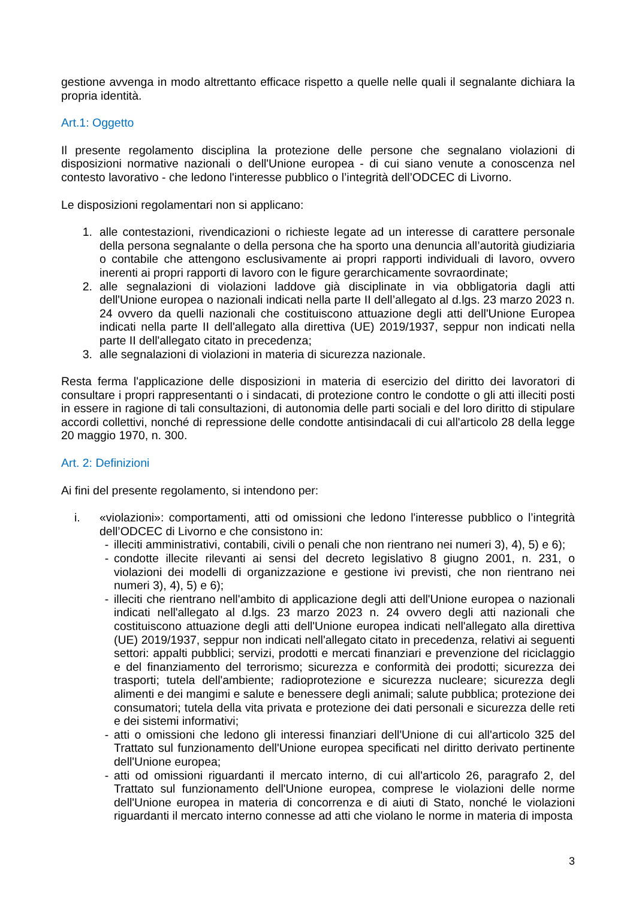gestione avvenga in modo altrettanto efficace rispetto a quelle nelle quali il segnalante dichiara la propria identità.
Art.1: Oggetto
Il presente regolamento disciplina la protezione delle persone che segnalano violazioni di disposizioni normative nazionali o dell'Unione europea - di cui siano venute a conoscenza nel contesto lavorativo - che ledono l'interesse pubblico o l’integrità dell’ODCEC di Livorno.
Le disposizioni regolamentari non si applicano:
1. alle contestazioni, rivendicazioni o richieste legate ad un interesse di carattere personale della persona segnalante o della persona che ha sporto una denuncia all’autorità giudiziaria o contabile che attengono esclusivamente ai propri rapporti individuali di lavoro, ovvero inerenti ai propri rapporti di lavoro con le figure gerarchicamente sovraordinate;
2. alle segnalazioni di violazioni laddove già disciplinate in via obbligatoria dagli atti dell'Unione europea o nazionali indicati nella parte II dell’allegato al d.lgs. 23 marzo 2023 n. 24 ovvero da quelli nazionali che costituiscono attuazione degli atti dell'Unione Europea indicati nella parte II dell'allegato alla direttiva (UE) 2019/1937, seppur non indicati nella parte II dell'allegato citato in precedenza;
3. alle segnalazioni di violazioni in materia di sicurezza nazionale.
Resta ferma l'applicazione delle disposizioni in materia di esercizio del diritto dei lavoratori di consultare i propri rappresentanti o i sindacati, di protezione contro le condotte o gli atti illeciti posti in essere in ragione di tali consultazioni, di autonomia delle parti sociali e del loro diritto di stipulare accordi collettivi, nonché di repressione delle condotte antisindacali di cui all'articolo 28 della legge 20 maggio 1970, n. 300.
Art. 2: Definizioni
Ai fini del presente regolamento, si intendono per:
i. «violazioni»: comportamenti, atti od omissioni che ledono l'interesse pubblico o l’integrità dell’ODCEC di Livorno e che consistono in:
- illeciti amministrativi, contabili, civili o penali che non rientrano nei numeri 3), 4), 5) e 6);
- condotte illecite rilevanti ai sensi del decreto legislativo 8 giugno 2001, n. 231, o violazioni dei modelli di organizzazione e gestione ivi previsti, che non rientrano nei numeri 3), 4), 5) e 6);
- illeciti che rientrano nell'ambito di applicazione degli atti dell'Unione europea o nazionali indicati nell'allegato al d.lgs. 23 marzo 2023 n. 24 ovvero degli atti nazionali che costituiscono attuazione degli atti dell'Unione europea indicati nell'allegato alla direttiva (UE) 2019/1937, seppur non indicati nell'allegato citato in precedenza, relativi ai seguenti settori: appalti pubblici; servizi, prodotti e mercati finanziari e prevenzione del riciclaggio e del finanziamento del terrorismo; sicurezza e conformità dei prodotti; sicurezza dei trasporti; tutela dell'ambiente; radioprotezione e sicurezza nucleare; sicurezza degli alimenti e dei mangimi e salute e benessere degli animali; salute pubblica; protezione dei consumatori; tutela della vita privata e protezione dei dati personali e sicurezza delle reti e dei sistemi informativi;
- atti o omissioni che ledono gli interessi finanziari dell'Unione di cui all'articolo 325 del Trattato sul funzionamento dell'Unione europea specificati nel diritto derivato pertinente dell'Unione europea;
- atti od omissioni riguardanti il mercato interno, di cui all'articolo 26, paragrafo 2, del Trattato sul funzionamento dell'Unione europea, comprese le violazioni delle norme dell'Unione europea in materia di concorrenza e di aiuti di Stato, nonché le violazioni riguardanti il mercato interno connesse ad atti che violano le norme in materia di imposta
3